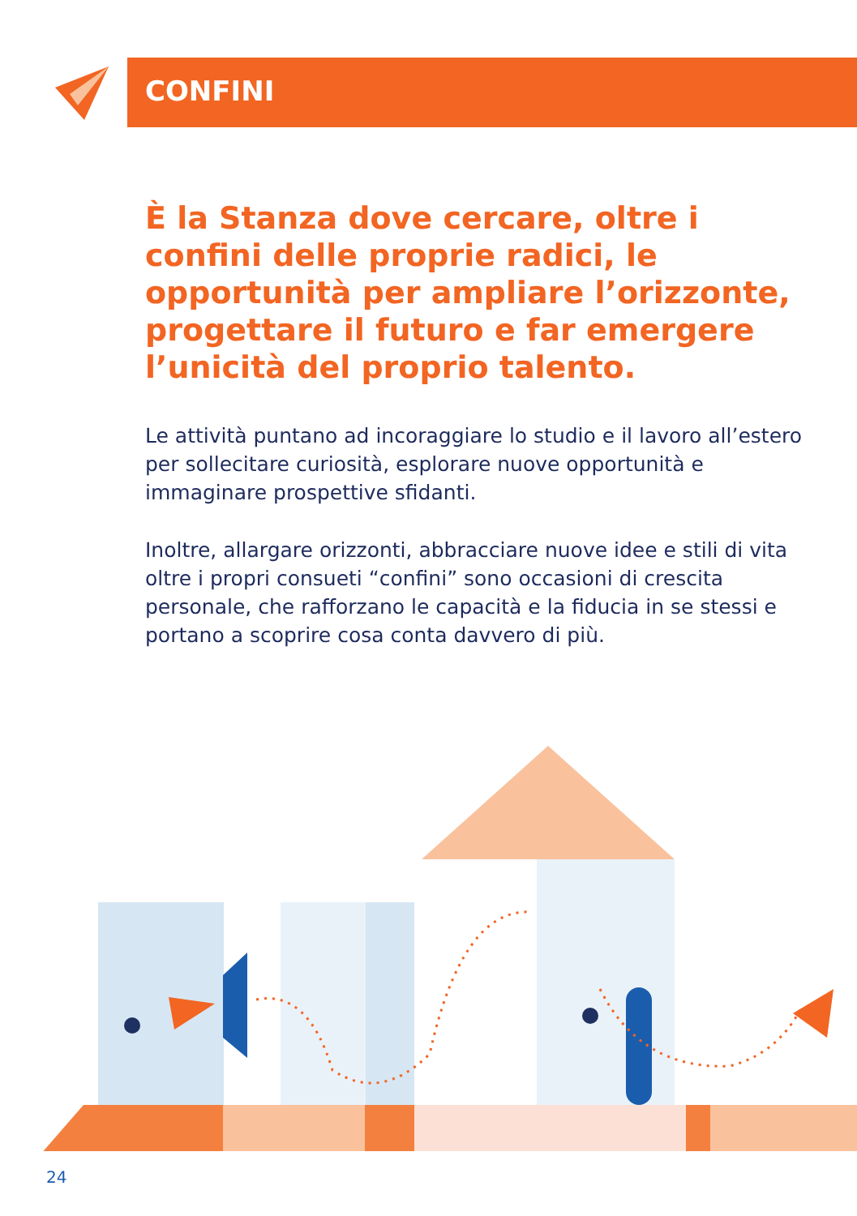CONFINI
È la Stanza dove cercare, oltre i confini delle proprie radici, le opportunità per ampliare l’orizzonte, progettare il futuro e far emergere l’unicità del proprio talento.
Le attività puntano ad incoraggiare lo studio e il lavoro all’estero per sollecitare curiosità, esplorare nuove opportunità e immaginare prospettive sfidanti.
Inoltre, allargare orizzonti, abbracciare nuove idee e stili di vita oltre i propri consueti “confini” sono occasioni di crescita personale, che rafforzano le capacità e la fiducia in se stessi e portano a scoprire cosa conta davvero di più.
24